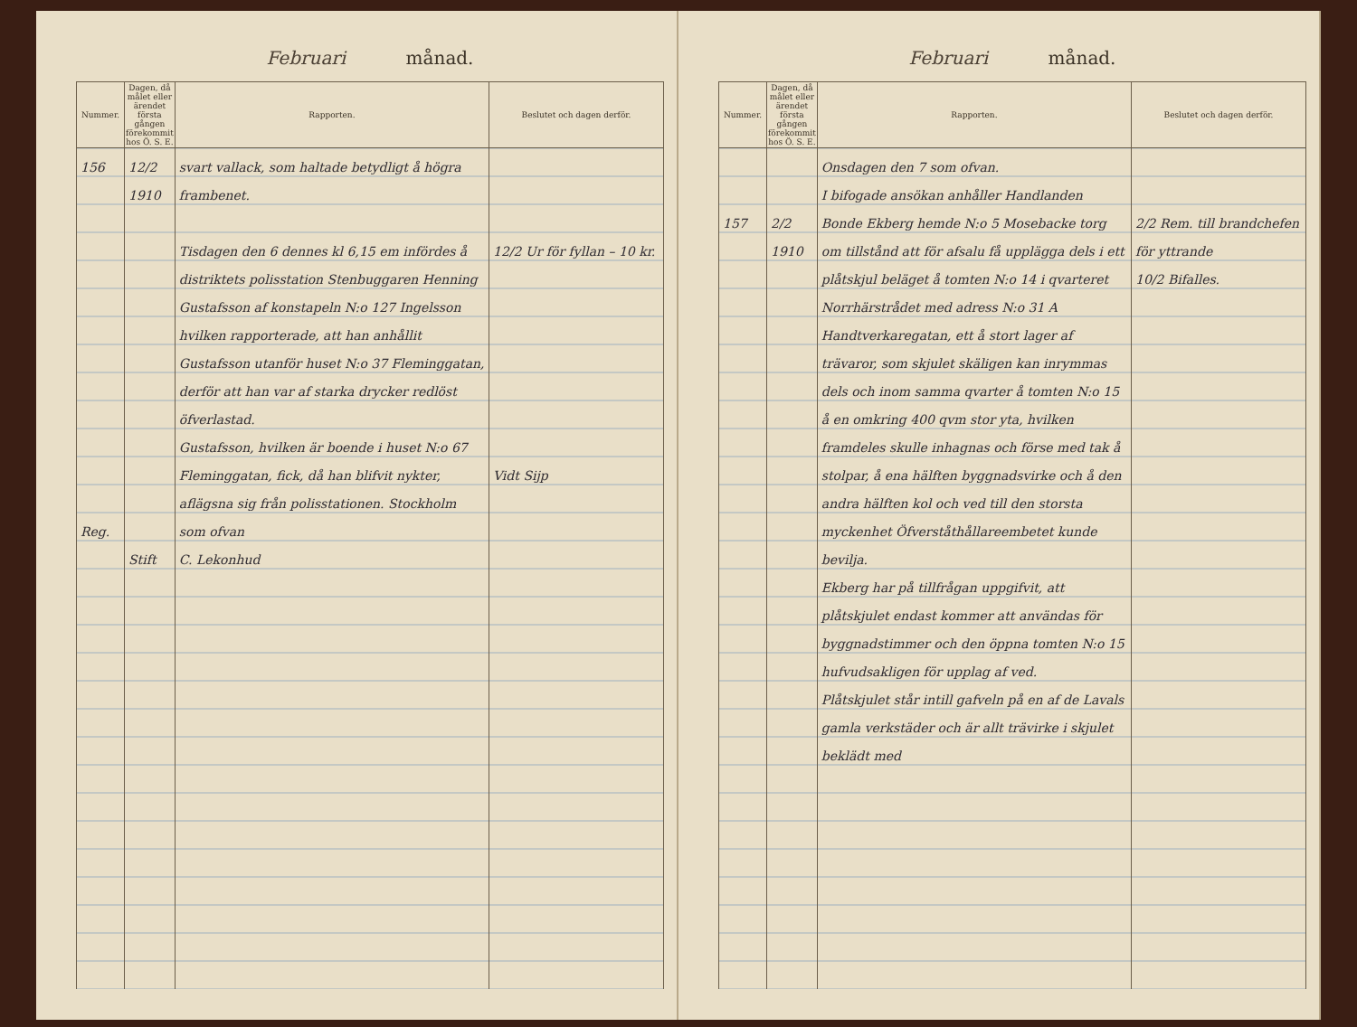Februari månad.
| Nummer. | Dagen, då målet eller ärendet första gången förekommit hos Ö. S. E. | Rapporten. | Beslutet och dagen derför. |
| --- | --- | --- | --- |
| 156 Reg. | 12/2 1910 Stift | svart vallack, som haltade betydligt å högra frambenet. Tisdagen den 6 dennes kl 6,15 em infördes å distriktets polisstation Stenbuggaren Henning Gustafsson af konstapeln N:o 127 Ingelsson hvilken rapporterade, att han anhållit Gustafsson utanför huset N:o 37 Fleminggatan, derför att han var af starka drycker redlöst öfverlastad. Gustafsson, hvilken är boende i huset N:o 67 Fleminggatan, fick, då han blifvit nykter, aflägsna sig från polisstationen. Stockholm som ofvan C. Lekonhud | 12/2 Ur för fyllan – 10 kr. Vidt Sijp |
Februari månad.
| Nummer. | Dagen, då målet eller ärendet första gången förekommit hos Ö. S. E. | Rapporten. | Beslutet och dagen derför. |
| --- | --- | --- | --- |
| 157 | 2/2 1910 | Onsdagen den 7 som ofvan. I bifogade ansökan anhåller Handlanden Bonde Ekberg hemde N:o 5 Mosebacke torg om tillstånd att för afsalu få upplägga dels i ett plåtskjul beläget å tomten N:o 14 i qvarteret Norrhärstrådet med adress N:o 31 A Handtverkaregatan, ett å stort lager af trävaror, som skjulet skäligen kan inrymmas dels och inom samma qvarter å tomten N:o 15 å en omkring 400 qvm stor yta, hvilken framdeles skulle inhagnas och förse med tak å stolpar, å ena hälften byggnadsvirke och å den andra hälften kol och ved till den storsta myckenhet Öfverståthållareembetet kunde bevilja. Ekberg har på tillfrågan uppgifvit, att plåtskjulet endast kommer att användas för byggnadstimmer och den öppna tomten N:o 15 hufvudsakligen för upplag af ved. Plåtskjulet står intill gafveln på en af de Lavals gamla verkstäder och är allt trävirke i skjulet beklädt med | 2/2 Rem. till brandchefen för yttrande 10/2 Bifalles. |